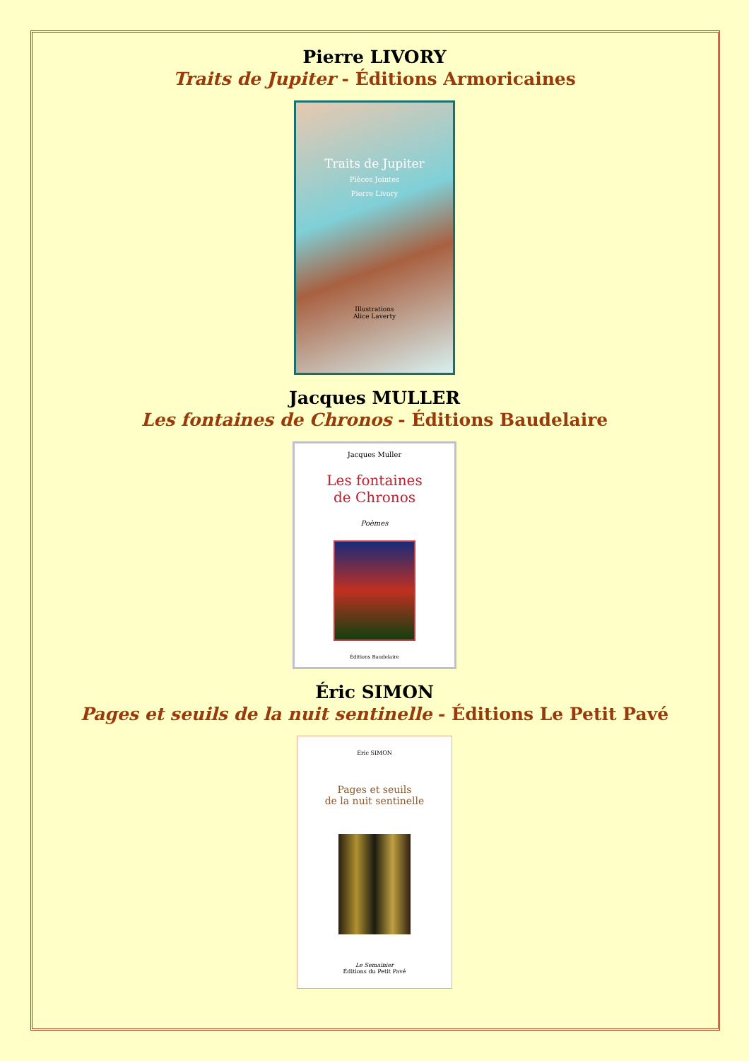Pierre LIVORY
Traits de Jupiter - Éditions Armoricaines
Traits de Jupiter
Pièces Jointes
Pierre Livory
Illustrations
Alice Laverty
Jacques MULLER
Les fontaines de Chronos - Éditions Baudelaire
Jacques Muller
Les fontaines
de Chronos
Poèmes
Éditions Baudelaire
Éric SIMON
Pages et seuils de la nuit sentinelle - Éditions Le Petit Pavé
Eric SIMON
Pages et seuils
de la nuit sentinelle
Le Semainier
Éditions du Petit Pavé